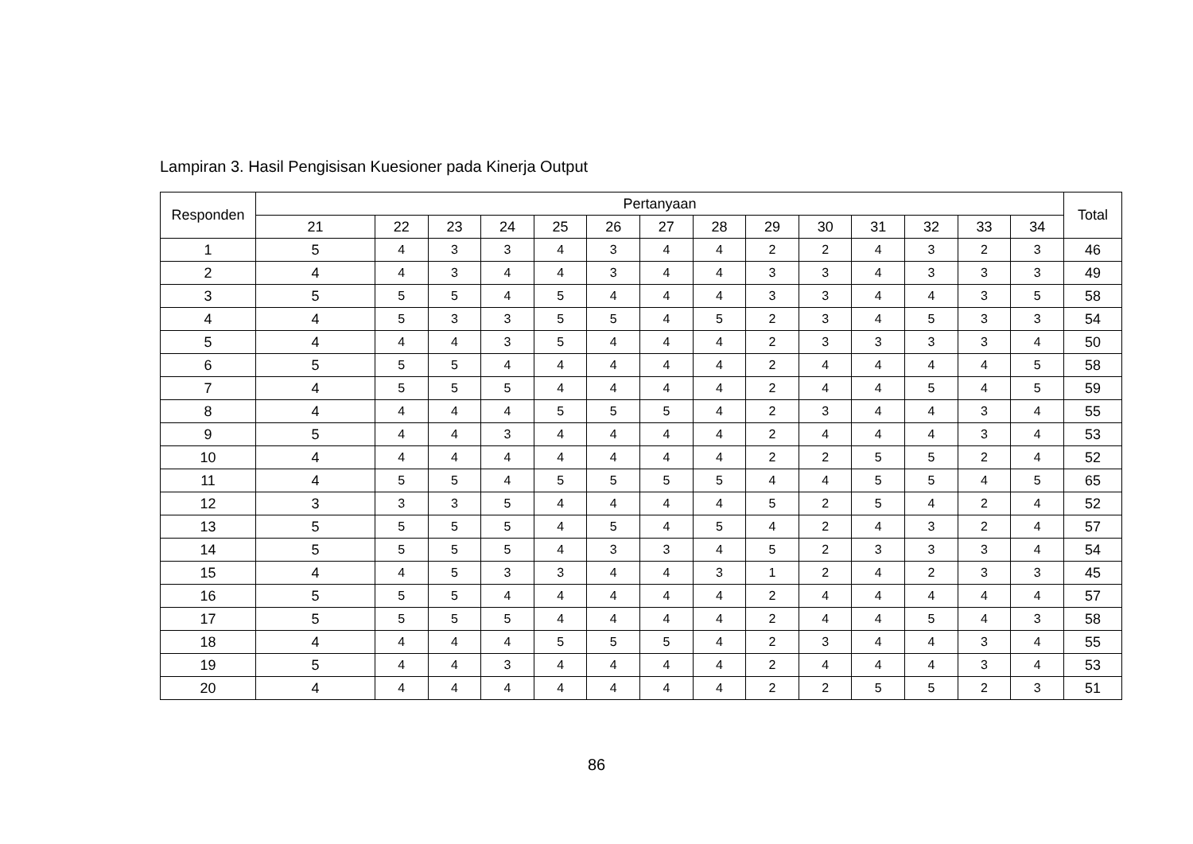Lampiran 3. Hasil Pengisisan Kuesioner pada Kinerja Output
| Responden | Pertanyaan | | | | | | | | | | | | | | Total |
| --- | --- | --- | --- | --- | --- | --- | --- | --- | --- | --- | --- | --- | --- | --- | --- |
| | 21 | 22 | 23 | 24 | 25 | 26 | 27 | 28 | 29 | 30 | 31 | 32 | 33 | 34 | |
| 1 | 5 | 4 | 3 | 3 | 4 | 3 | 4 | 4 | 2 | 2 | 4 | 3 | 2 | 3 | 46 |
| 2 | 4 | 4 | 3 | 4 | 4 | 3 | 4 | 4 | 3 | 3 | 4 | 3 | 3 | 3 | 49 |
| 3 | 5 | 5 | 5 | 4 | 5 | 4 | 4 | 4 | 3 | 3 | 4 | 4 | 3 | 5 | 58 |
| 4 | 4 | 5 | 3 | 3 | 5 | 5 | 4 | 5 | 2 | 3 | 4 | 5 | 3 | 3 | 54 |
| 5 | 4 | 4 | 4 | 3 | 5 | 4 | 4 | 4 | 2 | 3 | 3 | 3 | 3 | 4 | 50 |
| 6 | 5 | 5 | 5 | 4 | 4 | 4 | 4 | 4 | 2 | 4 | 4 | 4 | 4 | 5 | 58 |
| 7 | 4 | 5 | 5 | 5 | 4 | 4 | 4 | 4 | 2 | 4 | 4 | 5 | 4 | 5 | 59 |
| 8 | 4 | 4 | 4 | 4 | 5 | 5 | 5 | 4 | 2 | 3 | 4 | 4 | 3 | 4 | 55 |
| 9 | 5 | 4 | 4 | 3 | 4 | 4 | 4 | 4 | 2 | 4 | 4 | 4 | 3 | 4 | 53 |
| 10 | 4 | 4 | 4 | 4 | 4 | 4 | 4 | 4 | 2 | 2 | 5 | 5 | 2 | 4 | 52 |
| 11 | 4 | 5 | 5 | 4 | 5 | 5 | 5 | 5 | 4 | 4 | 5 | 5 | 4 | 5 | 65 |
| 12 | 3 | 3 | 3 | 5 | 4 | 4 | 4 | 4 | 5 | 2 | 5 | 4 | 2 | 4 | 52 |
| 13 | 5 | 5 | 5 | 5 | 4 | 5 | 4 | 5 | 4 | 2 | 4 | 3 | 2 | 4 | 57 |
| 14 | 5 | 5 | 5 | 5 | 4 | 3 | 3 | 4 | 5 | 2 | 3 | 3 | 3 | 4 | 54 |
| 15 | 4 | 4 | 5 | 3 | 3 | 4 | 4 | 3 | 1 | 2 | 4 | 2 | 3 | 3 | 45 |
| 16 | 5 | 5 | 5 | 4 | 4 | 4 | 4 | 4 | 2 | 4 | 4 | 4 | 4 | 4 | 57 |
| 17 | 5 | 5 | 5 | 5 | 4 | 4 | 4 | 4 | 2 | 4 | 4 | 5 | 4 | 3 | 58 |
| 18 | 4 | 4 | 4 | 4 | 5 | 5 | 5 | 4 | 2 | 3 | 4 | 4 | 3 | 4 | 55 |
| 19 | 5 | 4 | 4 | 3 | 4 | 4 | 4 | 4 | 2 | 4 | 4 | 4 | 3 | 4 | 53 |
| 20 | 4 | 4 | 4 | 4 | 4 | 4 | 4 | 4 | 2 | 2 | 5 | 5 | 2 | 3 | 51 |
86